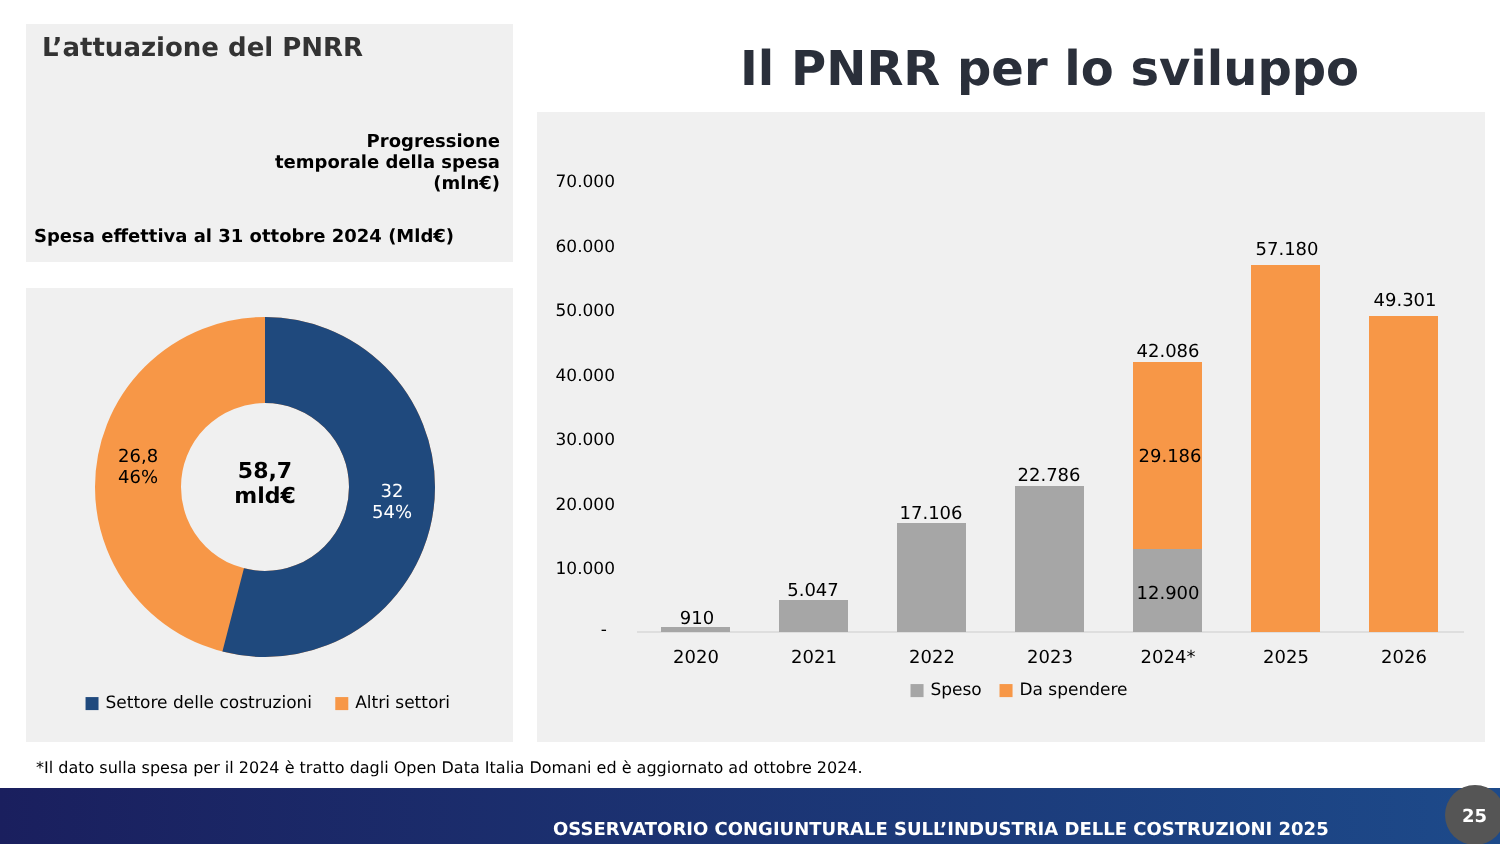L’attuazione del PNRR Il PNRR per lo sviluppo
Progressione temporale della spesa (mln€)
Spesa effettiva al 31 ottobre 2024 (Mld€)
58,7
mld€
26,8
46%
32
54%
■ Settore delle costruzioni ■ Altri settori
70.000
60.000
50.000
40.000
30.000
20.000
10.000
-
910
5.047
17.106
22.786
42.086
29.186
12.900
57.180
49.301
2020
2021
2022
2023
2024*
2025
2026
■ Speso ■ Da spendere
*Il dato sulla spesa per il 2024 è tratto dagli Open Data Italia Domani ed è aggiornato ad ottobre 2024.
OSSERVATORIO CONGIUNTURALE SULL’INDUSTRIA DELLE COSTRUZIONI 2025
25